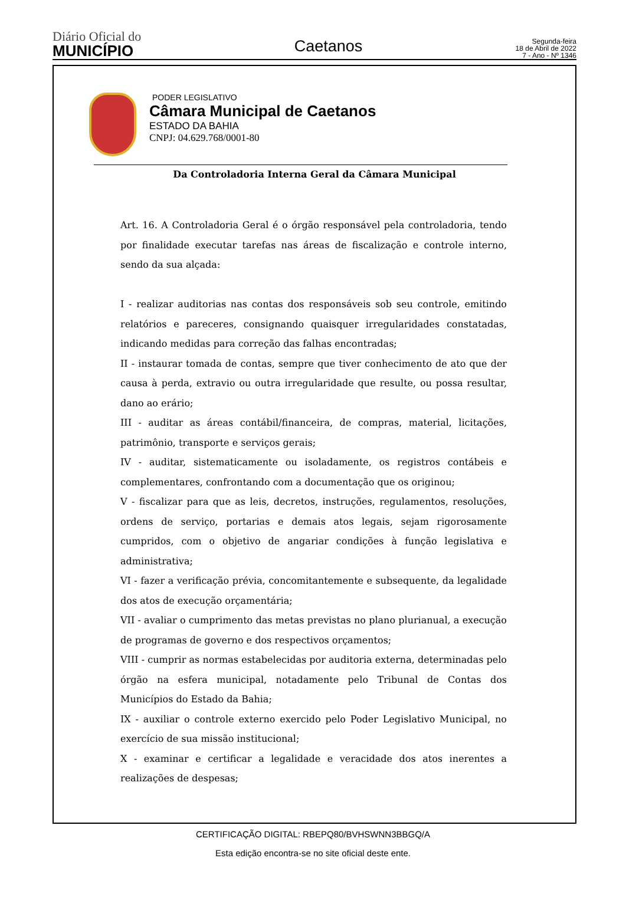Diário Oficial do
MUNICÍPIO
Caetanos
Segunda-feira
18 de Abril de 2022
7 - Ano - Nº 1346
PODER LEGISLATIVO
Câmara Municipal de Caetanos
ESTADO DA BAHIA
CNPJ: 04.629.768/0001-80
Da Controladoria Interna Geral da Câmara Municipal
Art. 16. A Controladoria Geral é o órgão responsável pela controladoria, tendo por finalidade executar tarefas nas áreas de fiscalização e controle interno, sendo da sua alçada:
I - realizar auditorias nas contas dos responsáveis sob seu controle, emitindo relatórios e pareceres, consignando quaisquer irregularidades constatadas, indicando medidas para correção das falhas encontradas;
II - instaurar tomada de contas, sempre que tiver conhecimento de ato que der causa à perda, extravio ou outra irregularidade que resulte, ou possa resultar, dano ao erário;
III - auditar as áreas contábil/financeira, de compras, material, licitações, patrimônio, transporte e serviços gerais;
IV - auditar, sistematicamente ou isoladamente, os registros contábeis e complementares, confrontando com a documentação que os originou;
V - fiscalizar para que as leis, decretos, instruções, regulamentos, resoluções, ordens de serviço, portarias e demais atos legais, sejam rigorosamente cumpridos, com o objetivo de angariar condições à função legislativa e administrativa;
VI - fazer a verificação prévia, concomitantemente e subsequente, da legalidade dos atos de execução orçamentária;
VII - avaliar o cumprimento das metas previstas no plano plurianual, a execução de programas de governo e dos respectivos orçamentos;
VIII - cumprir as normas estabelecidas por auditoria externa, determinadas pelo órgão na esfera municipal, notadamente pelo Tribunal de Contas dos Municípios do Estado da Bahia;
IX - auxiliar o controle externo exercido pelo Poder Legislativo Municipal, no exercício de sua missão institucional;
X - examinar e certificar a legalidade e veracidade dos atos inerentes a realizações de despesas;
CERTIFICAÇÃO DIGITAL: RBEPQ80/BVHSWNN3BBGQ/A
Esta edição encontra-se no site oficial deste ente.